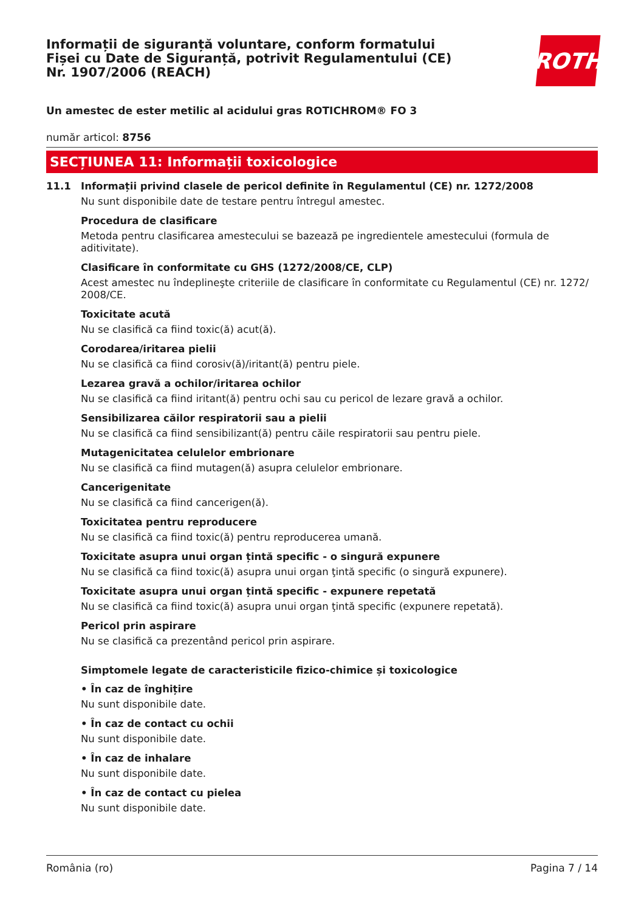Informații de siguranță voluntare, conform formatului Fișei cu Date de Siguranță, potrivit Regulamentului (CE) Nr. 1907/2006 (REACH)
ROTH
Un amestec de ester metilic al acidului gras ROTICHROM® FO 3
număr articol: 8756
SECȚIUNEA 11: Informații toxicologice
11.1 Informații privind clasele de pericol definite în Regulamentul (CE) nr. 1272/2008
Nu sunt disponibile date de testare pentru întregul amestec.
Procedura de clasificare
Metoda pentru clasificarea amestecului se bazează pe ingredientele amestecului (formula de aditivitate).
Clasificare în conformitate cu GHS (1272/2008/CE, CLP)
Acest amestec nu îndeplineşte criteriile de clasificare în conformitate cu Regulamentul (CE) nr. 1272/ 2008/CE.
Toxicitate acută
Nu se clasifică ca fiind toxic(ă) acut(ă).
Corodarea/iritarea pielii
Nu se clasifică ca fiind corosiv(ă)/iritant(ă) pentru piele.
Lezarea gravă a ochilor/iritarea ochilor
Nu se clasifică ca fiind iritant(ă) pentru ochi sau cu pericol de lezare gravă a ochilor.
Sensibilizarea căilor respiratorii sau a pielii
Nu se clasifică ca fiind sensibilizant(ă) pentru căile respiratorii sau pentru piele.
Mutagenicitatea celulelor embrionare
Nu se clasifică ca fiind mutagen(ă) asupra celulelor embrionare.
Cancerigenitate
Nu se clasifică ca fiind cancerigen(ă).
Toxicitatea pentru reproducere
Nu se clasifică ca fiind toxic(ă) pentru reproducerea umană.
Toxicitate asupra unui organ țintă specific - o singură expunere
Nu se clasifică ca fiind toxic(ă) asupra unui organ ţintă specific (o singură expunere).
Toxicitate asupra unui organ țintă specific - expunere repetată
Nu se clasifică ca fiind toxic(ă) asupra unui organ ţintă specific (expunere repetată).
Pericol prin aspirare
Nu se clasifică ca prezentând pericol prin aspirare.
Simptomele legate de caracteristicile fizico-chimice și toxicologice
• În caz de înghițire
Nu sunt disponibile date.
• În caz de contact cu ochii
Nu sunt disponibile date.
• În caz de inhalare
Nu sunt disponibile date.
• În caz de contact cu pielea
Nu sunt disponibile date.
România (ro) Pagina 7 / 14